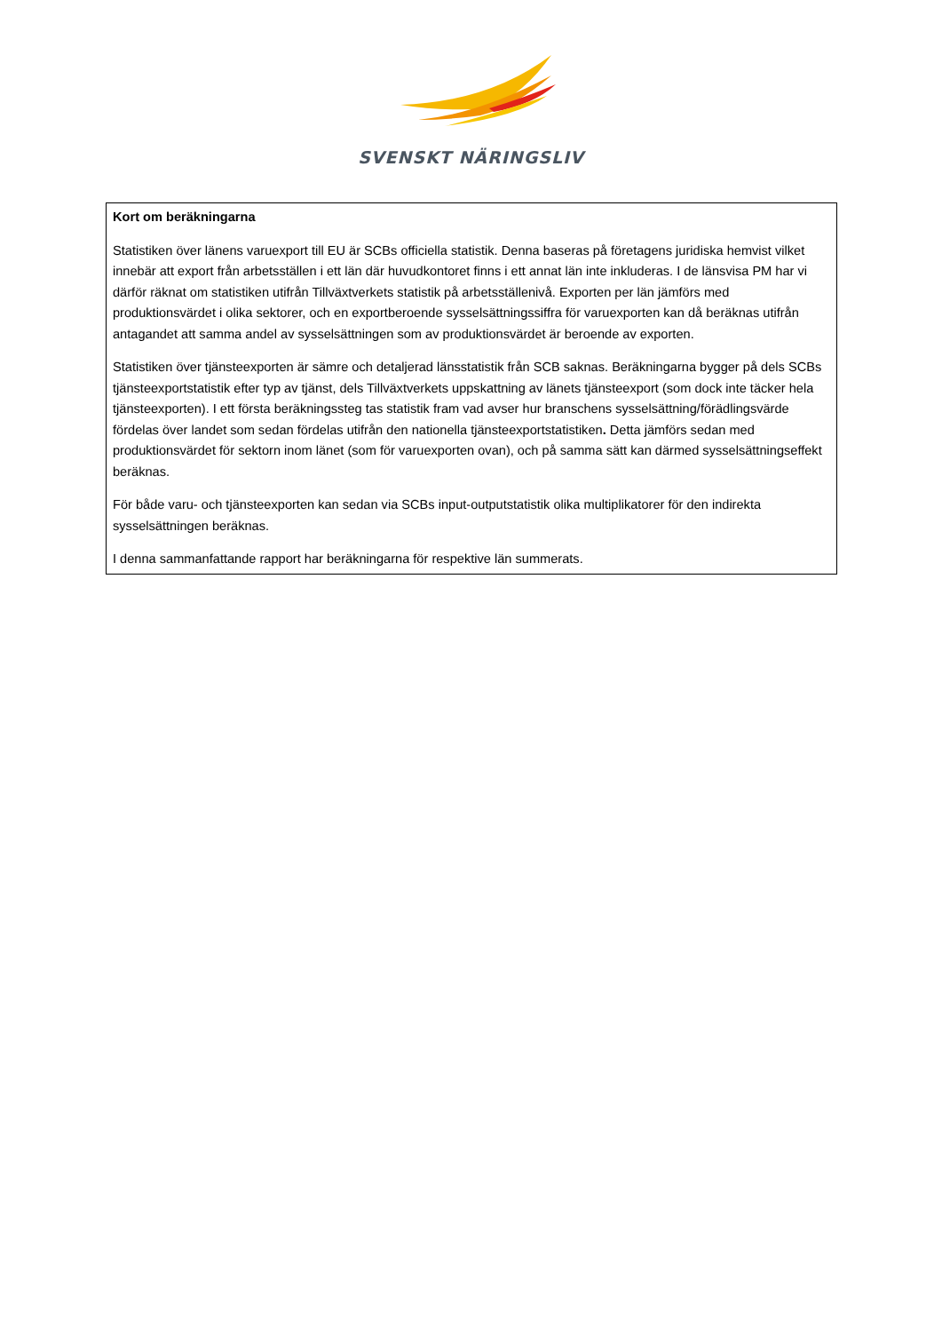SVENSKT NÄRINGSLIV
Kort om beräkningarna
Statistiken över länens varuexport till EU är SCBs officiella statistik. Denna baseras på företagens juridiska hemvist vilket innebär att export från arbetsställen i ett län där huvudkontoret finns i ett annat län inte inkluderas. I de länsvisa PM har vi därför räknat om statistiken utifrån Tillväxtverkets statistik på arbetsställenivå. Exporten per län jämförs med produktionsvärdet i olika sektorer, och en exportberoende sysselsättningssiffra för varuexporten kan då beräknas utifrån antagandet att samma andel av sysselsättningen som av produktionsvärdet är beroende av exporten.
Statistiken över tjänsteexporten är sämre och detaljerad länsstatistik från SCB saknas. Beräkningarna bygger på dels SCBs tjänsteexportstatistik efter typ av tjänst, dels Tillväxtverkets uppskattning av länets tjänsteexport (som dock inte täcker hela tjänsteexporten). I ett första beräkningssteg tas statistik fram vad avser hur branschens sysselsättning/förädlingsvärde fördelas över landet som sedan fördelas utifrån den nationella tjänsteexportstatistiken. Detta jämförs sedan med produktionsvärdet för sektorn inom länet (som för varuexporten ovan), och på samma sätt kan därmed sysselsättningseffekt beräknas.
För både varu- och tjänsteexporten kan sedan via SCBs input-outputstatistik olika multiplikatorer för den indirekta sysselsättningen beräknas.
I denna sammanfattande rapport har beräkningarna för respektive län summerats.